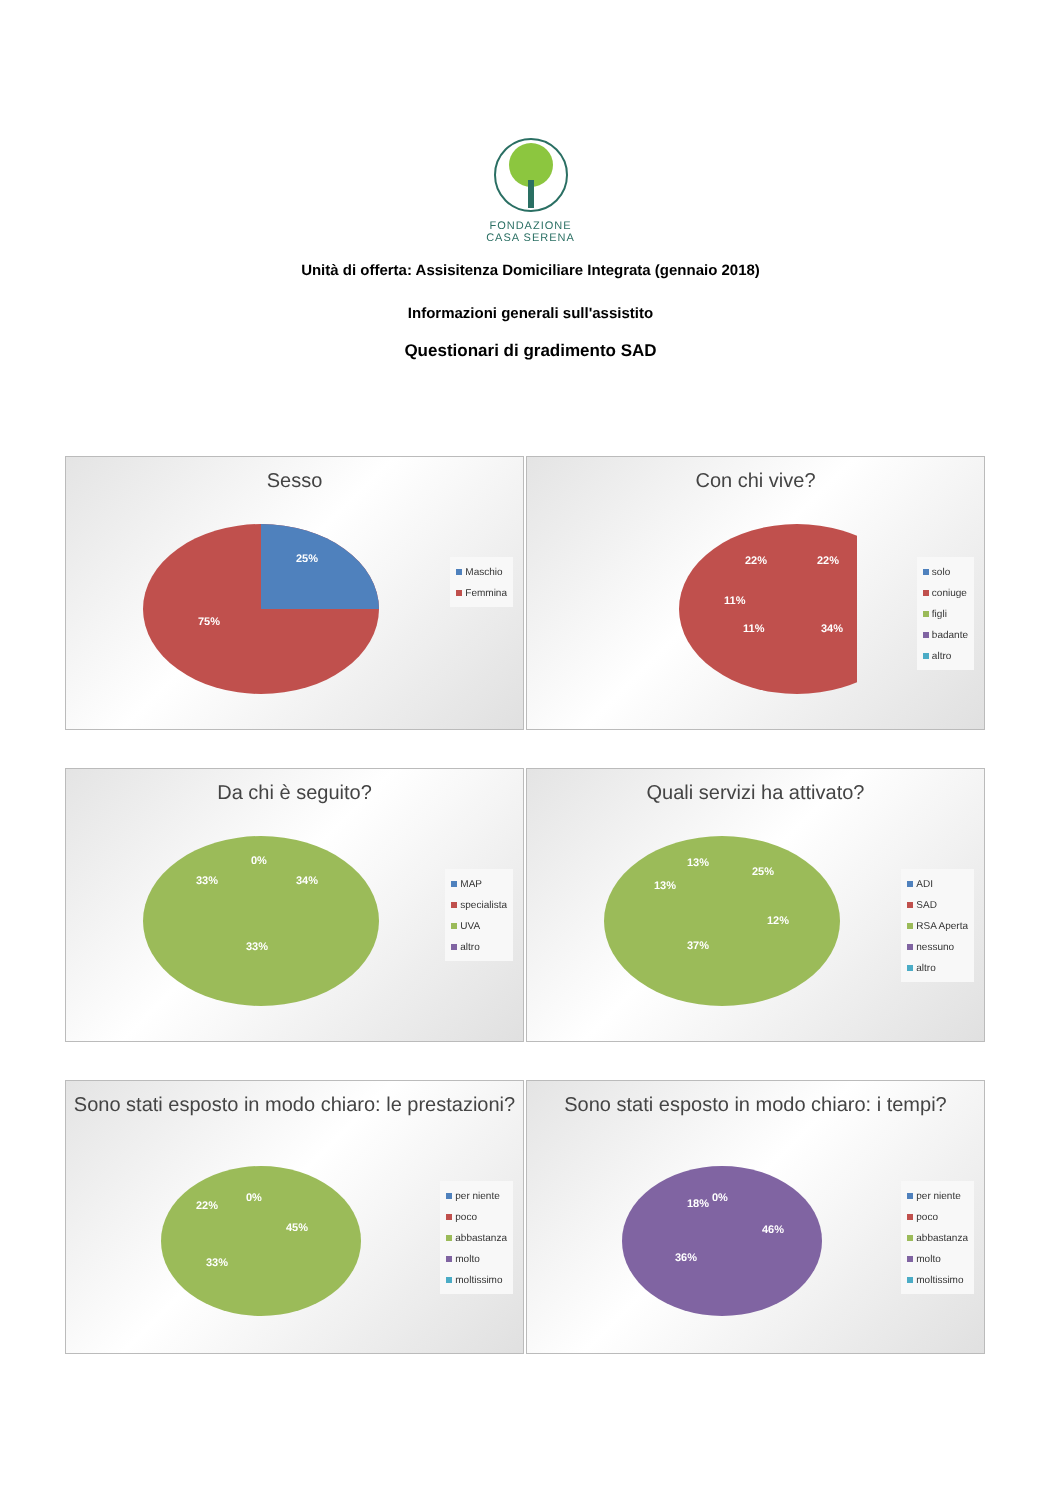FONDAZIONE
CASA SERENA
Unità di offerta: Assisitenza Domiciliare Integrata (gennaio 2018)
Informazioni generali sull'assistito
Questionari di gradimento SAD
Sesso
25%
75%
Maschio
Femmina
Con chi vive?
22%
22%
11%
11%
34%
solo
coniuge
figli
badante
altro
Da chi è seguito?
0%
33%
34%
33%
MAP
specialista
UVA
altro
Quali servizi ha attivato?
13%
13%
25%
12%
37%
ADI
SAD
RSA Aperta
nessuno
altro
Sono stati esposto in modo chiaro: le prestazioni?
0%
22%
45%
33%
per niente
poco
abbastanza
molto
moltissimo
Sono stati esposto in modo chiaro: i tempi?
0%
18%
46%
36%
per niente
poco
abbastanza
molto
moltissimo